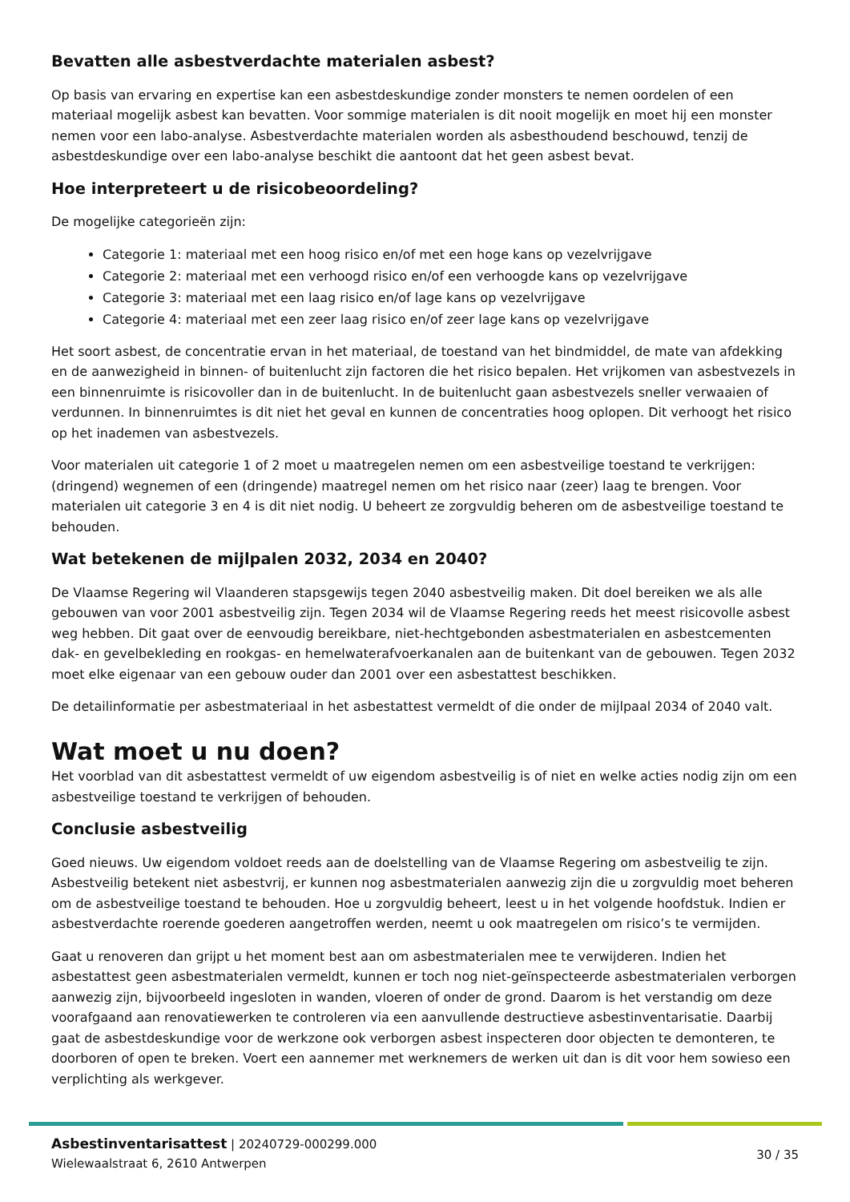Bevatten alle asbestverdachte materialen asbest?
Op basis van ervaring en expertise kan een asbestdeskundige zonder monsters te nemen oordelen of een materiaal mogelijk asbest kan bevatten. Voor sommige materialen is dit nooit mogelijk en moet hij een monster nemen voor een labo-analyse. Asbestverdachte materialen worden als asbesthoudend beschouwd, tenzij de asbestdeskundige over een labo-analyse beschikt die aantoont dat het geen asbest bevat.
Hoe interpreteert u de risicobeoordeling?
De mogelijke categorieën zijn:
Categorie 1: materiaal met een hoog risico en/of met een hoge kans op vezelvrijgave
Categorie 2: materiaal met een verhoogd risico en/of een verhoogde kans op vezelvrijgave
Categorie 3: materiaal met een laag risico en/of lage kans op vezelvrijgave
Categorie 4: materiaal met een zeer laag risico en/of zeer lage kans op vezelvrijgave
Het soort asbest, de concentratie ervan in het materiaal, de toestand van het bindmiddel, de mate van afdekking en de aanwezigheid in binnen- of buitenlucht zijn factoren die het risico bepalen. Het vrijkomen van asbestvezels in een binnenruimte is risicovoller dan in de buitenlucht. In de buitenlucht gaan asbestvezels sneller verwaaien of verdunnen. In binnenruimtes is dit niet het geval en kunnen de concentraties hoog oplopen. Dit verhoogt het risico op het inademen van asbestvezels.
Voor materialen uit categorie 1 of 2 moet u maatregelen nemen om een asbestveilige toestand te verkrijgen: (dringend) wegnemen of een (dringende) maatregel nemen om het risico naar (zeer) laag te brengen. Voor materialen uit categorie 3 en 4 is dit niet nodig. U beheert ze zorgvuldig beheren om de asbestveilige toestand te behouden.
Wat betekenen de mijlpalen 2032, 2034 en 2040?
De Vlaamse Regering wil Vlaanderen stapsgewijs tegen 2040 asbestveilig maken. Dit doel bereiken we als alle gebouwen van voor 2001 asbestveilig zijn. Tegen 2034 wil de Vlaamse Regering reeds het meest risicovolle asbest weg hebben. Dit gaat over de eenvoudig bereikbare, niet-hechtgebonden asbestmaterialen en asbestcementen dak- en gevelbekleding en rookgas- en hemelwaterafvoerkanalen aan de buitenkant van de gebouwen. Tegen 2032 moet elke eigenaar van een gebouw ouder dan 2001 over een asbestattest beschikken.
De detailinformatie per asbestmateriaal in het asbestattest vermeldt of die onder de mijlpaal 2034 of 2040 valt.
Wat moet u nu doen?
Het voorblad van dit asbestattest vermeldt of uw eigendom asbestveilig is of niet en welke acties nodig zijn om een asbestveilige toestand te verkrijgen of behouden.
Conclusie asbestveilig
Goed nieuws. Uw eigendom voldoet reeds aan de doelstelling van de Vlaamse Regering om asbestveilig te zijn. Asbestveilig betekent niet asbestvrij, er kunnen nog asbestmaterialen aanwezig zijn die u zorgvuldig moet beheren om de asbestveilige toestand te behouden. Hoe u zorgvuldig beheert, leest u in het volgende hoofdstuk. Indien er asbestverdachte roerende goederen aangetroffen werden, neemt u ook maatregelen om risico’s te vermijden.
Gaat u renoveren dan grijpt u het moment best aan om asbestmaterialen mee te verwijderen. Indien het asbestattest geen asbestmaterialen vermeldt, kunnen er toch nog niet-geïnspecteerde asbestmaterialen verborgen aanwezig zijn, bijvoorbeeld ingesloten in wanden, vloeren of onder de grond. Daarom is het verstandig om deze voorafgaand aan renovatiewerken te controleren via een aanvullende destructieve asbestinventarisatie. Daarbij gaat de asbestdeskundige voor de werkzone ook verborgen asbest inspecteren door objecten te demonteren, te doorboren of open te breken. Voert een aannemer met werknemers de werken uit dan is dit voor hem sowieso een verplichting als werkgever.
Asbestinventarisattest | 20240729-000299.000
Wielewaalstraat 6, 2610 Antwerpen
30 / 35